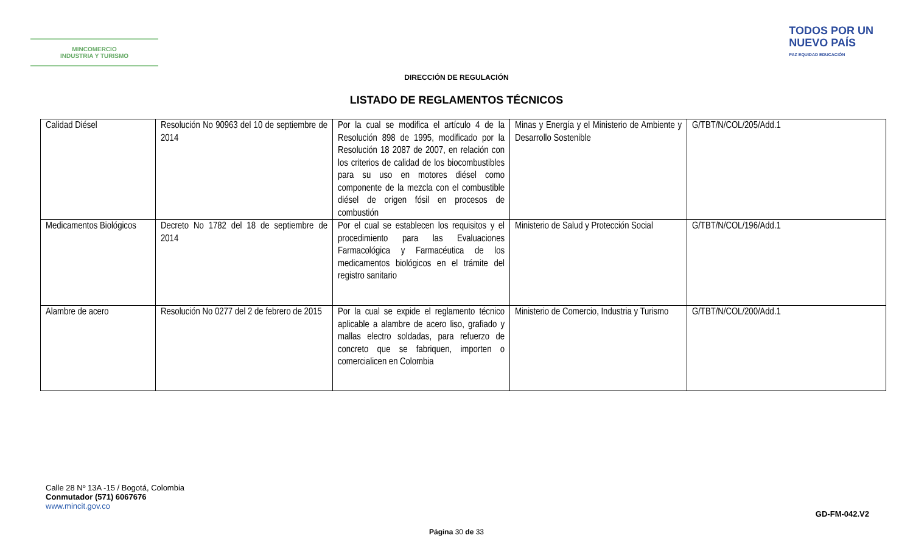MINCOMERCIO
INDUSTRIA Y TURISMO
TODOS POR UN
NUEVO PAÍS
PAZ EQUIDAD EDUCACIÓN
DIRECCIÓN DE REGULACIÓN
LISTADO DE REGLAMENTOS TÉCNICOS
| Calidad Diésel | Resolución No 90963 del 10 de septiembre de 2014 | Por la cual se modifica el artículo 4 de la Resolución 898 de 1995, modificado por la Resolución 18 2087 de 2007, en relación con los criterios de calidad de los biocombustibles para su uso en motores diésel como componente de la mezcla con el combustible diésel de origen fósil en procesos de combustión | Minas y Energía y el Ministerio de Ambiente y Desarrollo Sostenible | G/TBT/N/COL/205/Add.1 |
| Medicamentos Biológicos | Decreto No 1782 del 18 de septiembre de 2014 | Por el cual se establecen los requisitos y el procedimiento para las Evaluaciones Farmacológica y Farmacéutica de los medicamentos biológicos en el trámite del registro sanitario | Ministerio de Salud y Protección Social | G/TBT/N/COL/196/Add.1 |
| Alambre de acero | Resolución No 0277 del 2 de febrero de 2015 | Por la cual se expide el reglamento técnico aplicable a alambre de acero liso, grafiado y mallas electro soldadas, para refuerzo de concreto que se fabriquen, importen o comercialicen en Colombia | Ministerio de Comercio, Industria y Turismo | G/TBT/N/COL/200/Add.1 |
Calle 28 Nº 13A -15 / Bogotá, Colombia
Conmutador (571) 6067676
www.mincit.gov.co
GD-FM-042.V2
Página 30 de 33